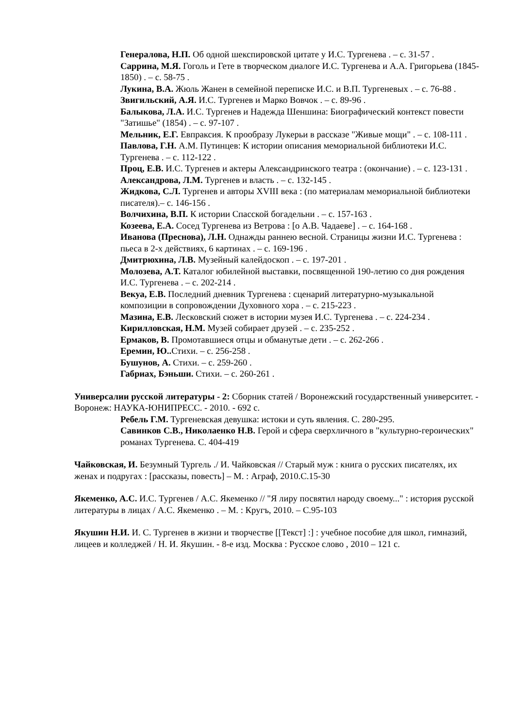Генералова, Н.П. Об одной шекспировской цитате у И.С. Тургенева . – с. 31-57 .
Саррина, М.Я. Гоголь и Гете в творческом диалоге И.С. Тургенева и А.А. Григорьева (1845-1850) . – с. 58-75 .
Лукина, В.А. Жюль Жанен в семейной переписке И.С. и В.П. Тургеневых . – с. 76-88 .
Звигильский, А.Я. И.С. Тургенев и Марко Вовчок . – с. 89-96 .
Балыкова, Л.А. И.С. Тургенев и Надежда Шеншина: Биографический контекст повести "Затишье" (1854) . – с. 97-107 .
Мельник, Е.Г. Евпраксия. К прообразу Лукерьи в рассказе "Живые мощи" . – с. 108-111 .
Павлова, Г.Н. А.М. Путинцев: К истории описания мемориальной библиотеки И.С. Тургенева . – с. 112-122 .
Проц, Е.В. И.С. Тургенев и актеры Александринского театра : (окончание) . – с. 123-131 .
Александрова, Л.М. Тургенев и власть . – с. 132-145 .
Жидкова, С.Л. Тургенев и авторы XVIII века : (по материалам мемориальной библиотеки писателя).– с. 146-156 .
Волчихина, В.П. К истории Спасской богадельни . – с. 157-163 .
Козеева, Е.А. Сосед Тургенева из Ветрова : [о А.В. Чадаеве] . – с. 164-168 .
Иванова (Преснова), Л.Н. Однажды раннею весной. Страницы жизни И.С. Тургенева : пьеса в 2-х действиях, 6 картинах . – с. 169-196 .
Дмитрюхина, Л.В. Музейный калейдоскоп . – с. 197-201 .
Молозева, А.Т. Каталог юбилейной выставки, посвященной 190-летию со дня рождения И.С. Тургенева . – с. 202-214 .
Векуа, Е.В. Последний дневник Тургенева : сценарий литературно-музыкальной композиции в сопровождении Духовного хора . – с. 215-223 .
Мазина, Е.В. Лесковский сюжет в истории музея И.С. Тургенева . – с. 224-234 .
Кирилловская, Н.М. Музей собирает друзей . – с. 235-252 .
Ермаков, В. Промотавшиеся отцы и обманутые дети . – с. 262-266 .
Еремин, Ю.. Стихи. – с. 256-258 .
Бушунов, А. Стихи. – с. 259-260 .
Габриах, Бэньши. Стихи. – с. 260-261 .
Универсалии русской литературы - 2: Сборник статей / Воронежский государственный университет. - Воронеж: НАУКА-ЮНИПРЕСС. - 2010. - 692 с.
Ребель Г.М. Тургеневская девушка: истоки и суть явления. С. 280-295.
Савинков С.В., Николаенко Н.В. Герой и сфера сверхличного в "культурно-героических" романах Тургенева. С. 404-419
Чайковская, И. Безумный Тургель ./ И. Чайковская // Старый муж : книга о русских писателях, их женах и подругах : [рассказы, повесть] – М. : Аграф, 2010.С.15-30
Якеменко, А.С. И.С. Тургенев / А.С. Якеменко // "Я лиру посвятил народу своему..." : история русской литературы в лицах / А.С. Якеменко . – М. : Кругъ, 2010. – С.95-103
Якушин Н.И. И. С. Тургенев в жизни и творчестве [[Текст] :] : учебное пособие для школ, гимназий, лицеев и колледжей / Н. И. Якушин. - 8-е изд. Москва : Русское слово , 2010 – 121 с.